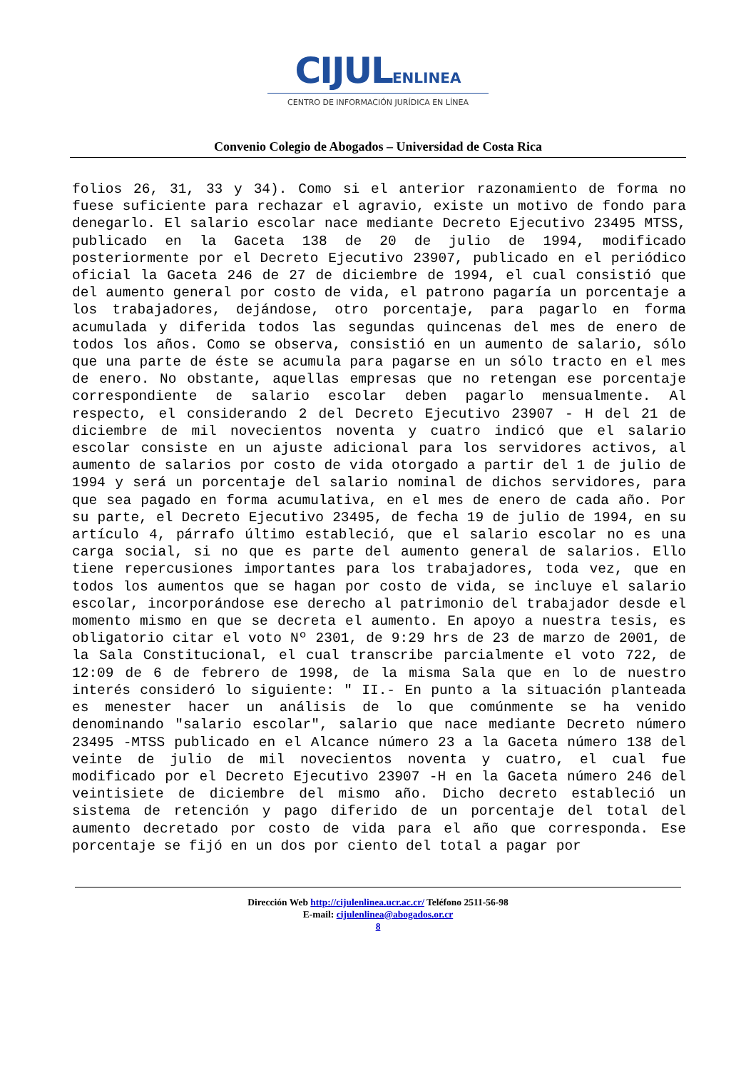CIJUL ENLINEA
CENTRO DE INFORMACIÓN JURÍDICA EN LÍNEA
Convenio Colegio de Abogados – Universidad de Costa Rica
folios 26, 31, 33 y 34). Como si el anterior razonamiento de forma no fuese suficiente para rechazar el agravio, existe un motivo de fondo para denegarlo. El salario escolar nace mediante Decreto Ejecutivo 23495 MTSS, publicado en la Gaceta 138 de 20 de julio de 1994, modificado posteriormente por el Decreto Ejecutivo 23907, publicado en el periódico oficial la Gaceta 246 de 27 de diciembre de 1994, el cual consistió que del aumento general por costo de vida, el patrono pagaría un porcentaje a los trabajadores, dejándose, otro porcentaje, para pagarlo en forma acumulada y diferida todos las segundas quincenas del mes de enero de todos los años. Como se observa, consistió en un aumento de salario, sólo que una parte de éste se acumula para pagarse en un sólo tracto en el mes de enero. No obstante, aquellas empresas que no retengan ese porcentaje correspondiente de salario escolar deben pagarlo mensualmente. Al respecto, el considerando 2 del Decreto Ejecutivo 23907 - H del 21 de diciembre de mil novecientos noventa y cuatro indicó que el salario escolar consiste en un ajuste adicional para los servidores activos, al aumento de salarios por costo de vida otorgado a partir del 1 de julio de 1994 y será un porcentaje del salario nominal de dichos servidores, para que sea pagado en forma acumulativa, en el mes de enero de cada año. Por su parte, el Decreto Ejecutivo 23495, de fecha 19 de julio de 1994, en su artículo 4, párrafo último estableció, que el salario escolar no es una carga social, si no que es parte del aumento general de salarios. Ello tiene repercusiones importantes para los trabajadores, toda vez, que en todos los aumentos que se hagan por costo de vida, se incluye el salario escolar, incorporándose ese derecho al patrimonio del trabajador desde el momento mismo en que se decreta el aumento. En apoyo a nuestra tesis, es obligatorio citar el voto Nº 2301, de 9:29 hrs de 23 de marzo de 2001, de la Sala Constitucional, el cual transcribe parcialmente el voto 722, de 12:09 de 6 de febrero de 1998, de la misma Sala que en lo de nuestro interés consideró lo siguiente: " II.- En punto a la situación planteada es menester hacer un análisis de lo que comúnmente se ha venido denominando "salario escolar", salario que nace mediante Decreto número 23495 -MTSS publicado en el Alcance número 23 a la Gaceta número 138 del veinte de julio de mil novecientos noventa y cuatro, el cual fue modificado por el Decreto Ejecutivo 23907 -H en la Gaceta número 246 del veintisiete de diciembre del mismo año. Dicho decreto estableció un sistema de retención y pago diferido de un porcentaje del total del aumento decretado por costo de vida para el año que corresponda. Ese porcentaje se fijó en un dos por ciento del total a pagar por
Dirección Web http://cijulenlinea.ucr.ac.cr/ Teléfono 2511-56-98
E-mail: cijulenlinea@abogados.or.cr
8